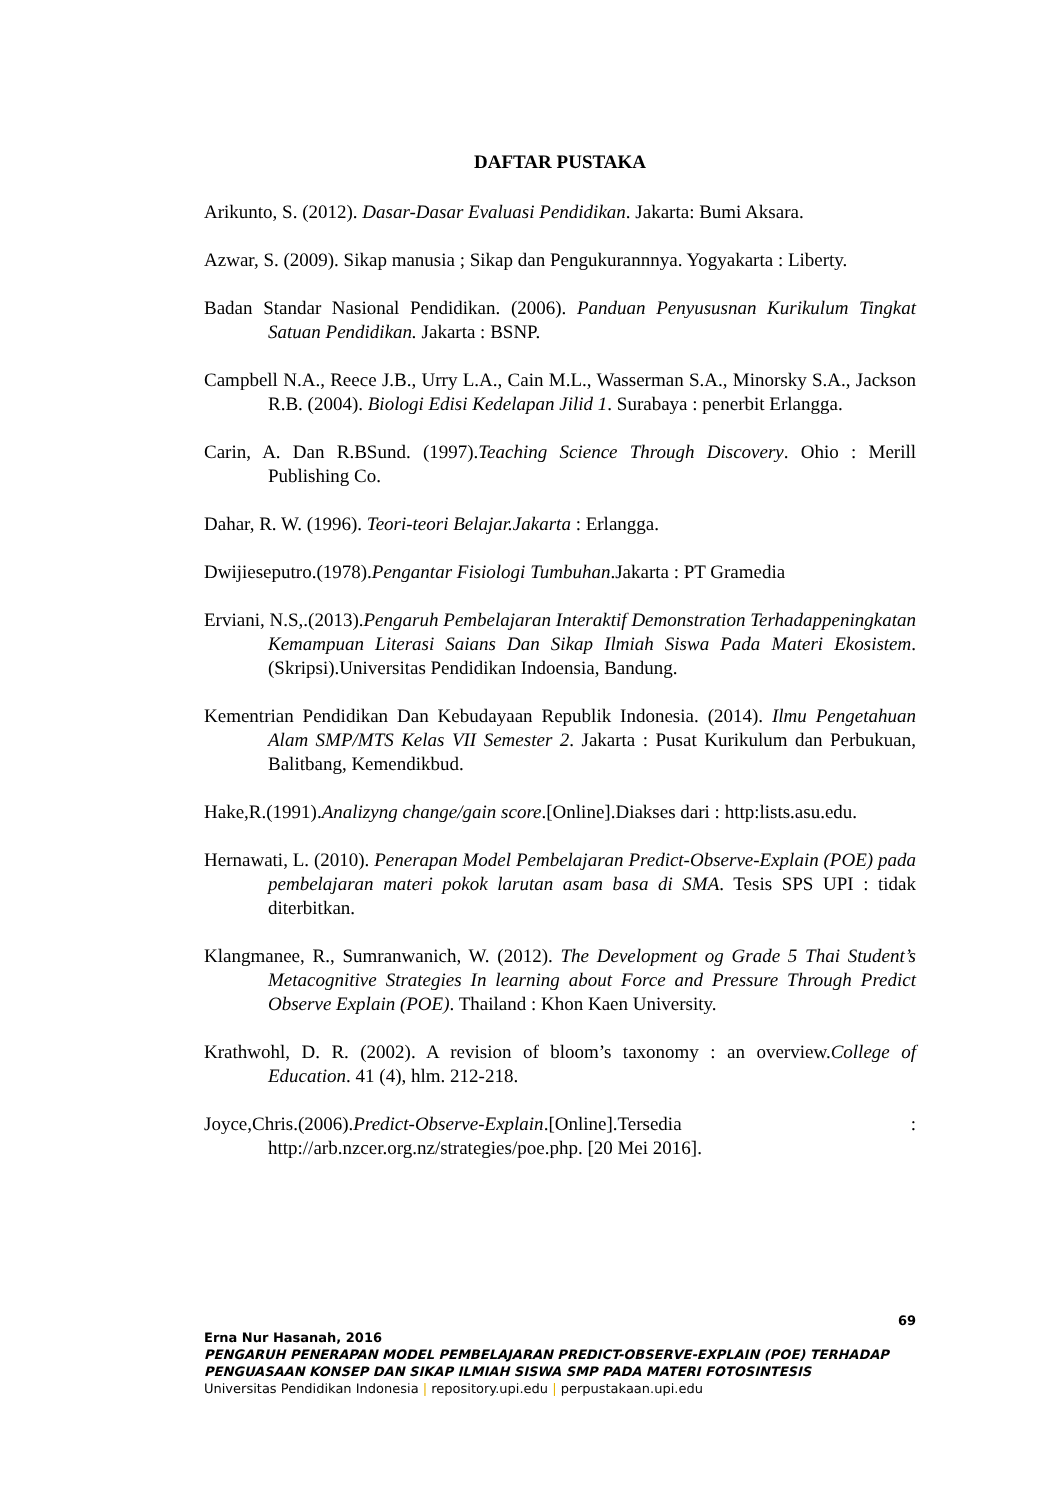DAFTAR PUSTAKA
Arikunto, S. (2012). Dasar-Dasar Evaluasi Pendidikan. Jakarta: Bumi Aksara.
Azwar, S. (2009). Sikap manusia ; Sikap dan Pengukurannnya. Yogyakarta : Liberty.
Badan Standar Nasional Pendidikan. (2006). Panduan Penyususnan Kurikulum Tingkat Satuan Pendidikan. Jakarta : BSNP.
Campbell N.A., Reece J.B., Urry L.A., Cain M.L., Wasserman S.A., Minorsky S.A., Jackson R.B. (2004). Biologi Edisi Kedelapan Jilid 1. Surabaya : penerbit Erlangga.
Carin, A. Dan R.BSund. (1997).Teaching Science Through Discovery. Ohio : Merill Publishing Co.
Dahar, R. W. (1996). Teori-teori Belajar.Jakarta : Erlangga.
Dwijieseputro.(1978).Pengantar Fisiologi Tumbuhan.Jakarta : PT Gramedia
Erviani, N.S,.(2013).Pengaruh Pembelajaran Interaktif Demonstration Terhadappeningkatan Kemampuan Literasi Saians Dan Sikap Ilmiah Siswa Pada Materi Ekosistem.(Skripsi).Universitas Pendidikan Indoensia, Bandung.
Kementrian Pendidikan Dan Kebudayaan Republik Indonesia. (2014). Ilmu Pengetahuan Alam SMP/MTS Kelas VII Semester 2. Jakarta : Pusat Kurikulum dan Perbukuan, Balitbang, Kemendikbud.
Hake,R.(1991).Analizyng change/gain score.[Online].Diakses dari : http:lists.asu.edu.
Hernawati, L. (2010). Penerapan Model Pembelajaran Predict-Observe-Explain (POE) pada pembelajaran materi pokok larutan asam basa di SMA. Tesis SPS UPI : tidak diterbitkan.
Klangmanee, R., Sumranwanich, W. (2012). The Development og Grade 5 Thai Student’s Metacognitive Strategies In learning about Force and Pressure Through Predict Observe Explain (POE). Thailand : Khon Kaen University.
Krathwohl, D. R. (2002). A revision of bloom’s taxonomy : an overview.College of Education. 41 (4), hlm. 212-218.
Joyce,Chris.(2006).Predict-Observe-Explain.[Online].Tersedia : http://arb.nzcer.org.nz/strategies/poe.php. [20 Mei 2016].
69
Erna Nur Hasanah, 2016
PENGARUH PENERAPAN MODEL PEMBELAJARAN PREDICT-OBSERVE-EXPLAIN (POE) TERHADAP PENGUASAAN KONSEP DAN SIKAP ILMIAH SISWA SMP PADA MATERI FOTOSINTESIS
Universitas Pendidikan Indonesia | repository.upi.edu | perpustakaan.upi.edu